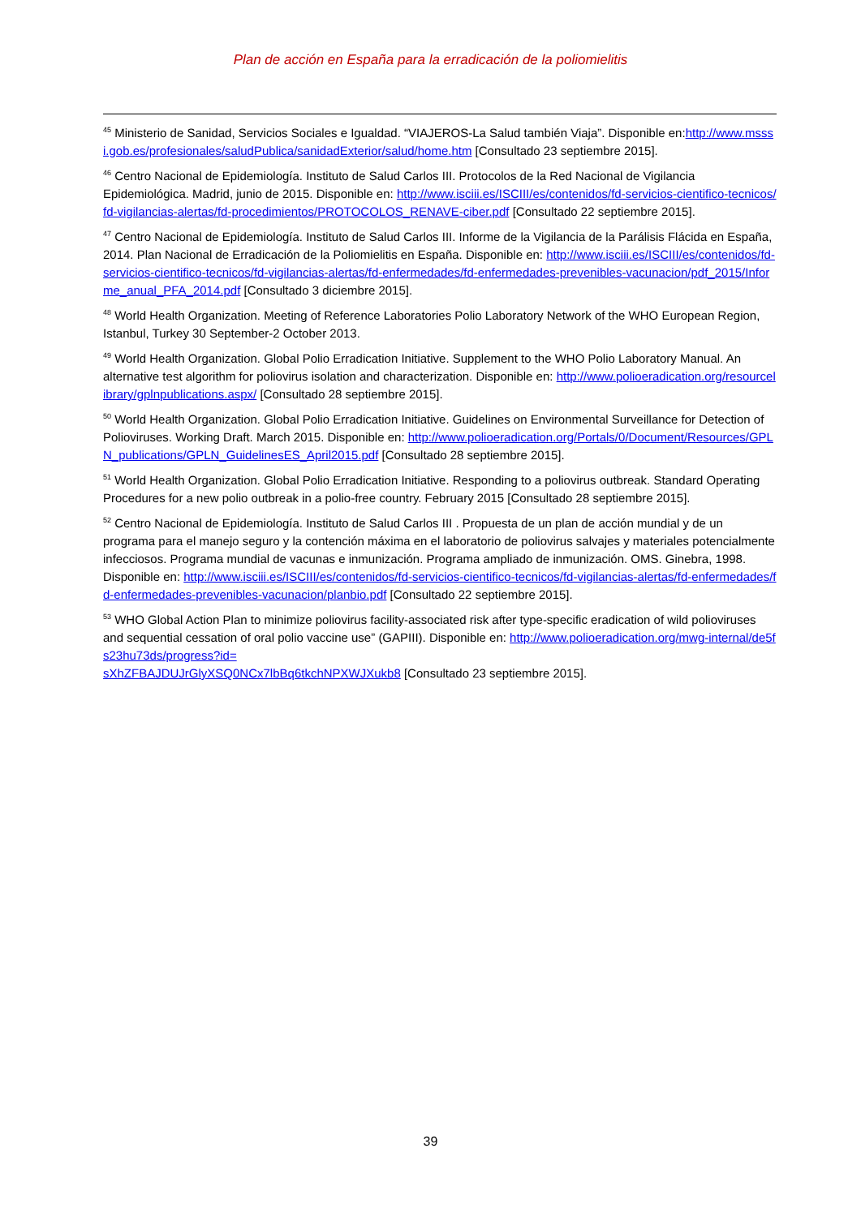Plan de acción en España para la erradicación de la poliomielitis
<sup>45</sup> Ministerio de Sanidad, Servicios Sociales e Igualdad. “VIAJEROS-La Salud también Viaja”. Disponible en:http://www.msssi.gob.es/profesionales/saludPublica/sanidadExterior/salud/home.htm [Consultado 23 septiembre 2015].
<sup>46</sup> Centro Nacional de Epidemiología. Instituto de Salud Carlos III. Protocolos de la Red Nacional de Vigilancia Epidemiológica. Madrid, junio de 2015. Disponible en: http://www.isciii.es/ISCIII/es/contenidos/fd-servicios-cientifico-tecnicos/fd-vigilancias-alertas/fd-procedimientos/PROTOCOLOS_RENAVE-ciber.pdf [Consultado 22 septiembre 2015].
<sup>47</sup> Centro Nacional de Epidemiología. Instituto de Salud Carlos III. Informe de la Vigilancia de la Parálisis Flácida en España, 2014. Plan Nacional de Erradicación de la Poliomielitis en España. Disponible en: http://www.isciii.es/ISCIII/es/contenidos/fd-servicios-cientifico-tecnicos/fd-vigilancias-alertas/fd-enfermedades/fd-enfermedades-prevenibles-vacunacion/pdf_2015/Informe_anual_PFA_2014.pdf [Consultado 3 diciembre 2015].
<sup>48</sup> World Health Organization. Meeting of Reference Laboratories Polio Laboratory Network of the WHO European Region, Istanbul, Turkey 30 September-2 October 2013.
<sup>49</sup> World Health Organization. Global Polio Erradication Initiative. Supplement to the WHO Polio Laboratory Manual. An alternative test algorithm for poliovirus isolation and characterization. Disponible en: http://www.polioeradication.org/resourcelibrary/gplnpublications.aspx/ [Consultado 28 septiembre 2015].
<sup>50</sup> World Health Organization. Global Polio Erradication Initiative. Guidelines on Environmental Surveillance for Detection of Polioviruses. Working Draft. March 2015. Disponible en: http://www.polioeradication.org/Portals/0/Document/Resources/GPLN_publications/GPLN_GuidelinesES_April2015.pdf [Consultado 28 septiembre 2015].
<sup>51</sup> World Health Organization. Global Polio Erradication Initiative. Responding to a poliovirus outbreak. Standard Operating Procedures for a new polio outbreak in a polio-free country. February 2015 [Consultado 28 septiembre 2015].
<sup>52</sup> Centro Nacional de Epidemiología. Instituto de Salud Carlos III . Propuesta de un plan de acción mundial y de un programa para el manejo seguro y la contención máxima en el laboratorio de poliovirus salvajes y materiales potencialmente infecciosos. Programa mundial de vacunas e inmunización. Programa ampliado de inmunización. OMS. Ginebra, 1998. Disponible en: http://www.isciii.es/ISCIII/es/contenidos/fd-servicios-cientifico-tecnicos/fd-vigilancias-alertas/fd-enfermedades/fd-enfermedades-prevenibles-vacunacion/planbio.pdf [Consultado 22 septiembre 2015].
<sup>53</sup> WHO Global Action Plan to minimize poliovirus facility-associated risk after type-specific eradication of wild polioviruses and sequential cessation of oral polio vaccine use” (GAPIII). Disponible en: http://www.polioeradication.org/mwg-internal/de5fs23hu73ds/progress?id=
sXhZFBAJDUJrGlyXSQ0NCx7lbBq6tkchNPXWJXukb8 [Consultado 23 septiembre 2015].
39